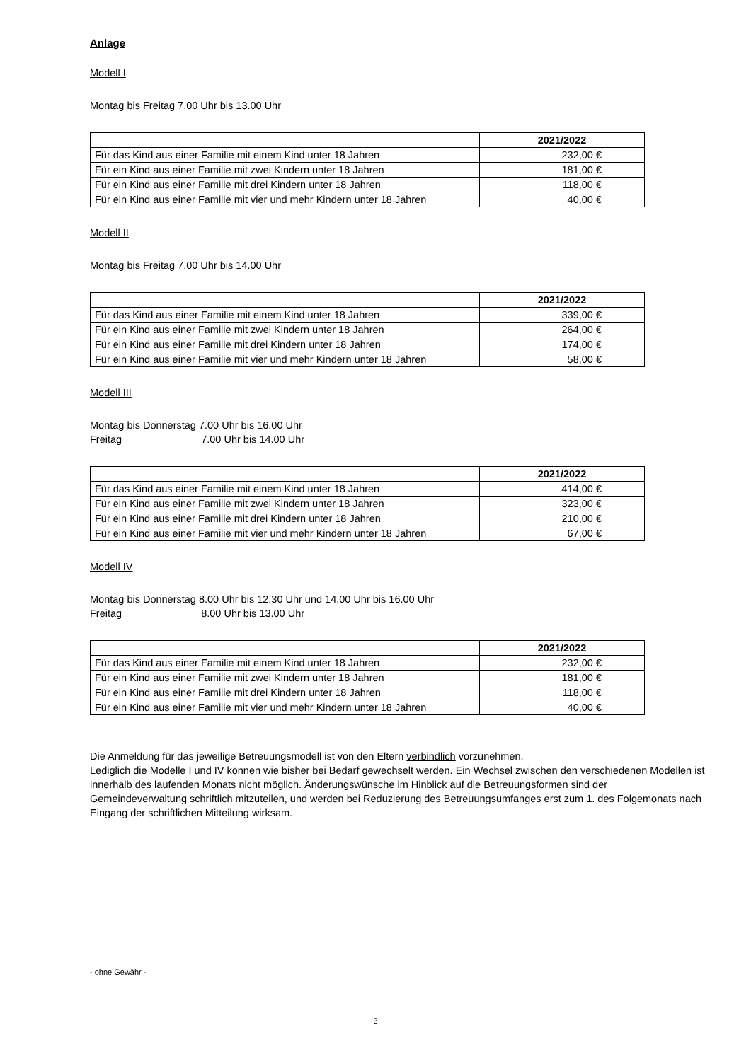Anlage
Modell I
Montag bis Freitag 7.00 Uhr bis 13.00 Uhr
| | 2021/2022 |
| Für das Kind aus einer Familie mit einem Kind unter 18 Jahren | 232,00 € |
| Für ein Kind aus einer Familie mit zwei Kindern unter 18 Jahren | 181,00 € |
| Für ein Kind aus einer Familie mit drei Kindern unter 18 Jahren | 118,00 € |
| Für ein Kind aus einer Familie mit vier und mehr Kindern unter 18 Jahren | 40,00 € |
Modell II
Montag bis Freitag 7.00 Uhr bis 14.00 Uhr
| | 2021/2022 |
| Für das Kind aus einer Familie mit einem Kind unter 18 Jahren | 339,00 € |
| Für ein Kind aus einer Familie mit zwei Kindern unter 18 Jahren | 264,00 € |
| Für ein Kind aus einer Familie mit drei Kindern unter 18 Jahren | 174,00 € |
| Für ein Kind aus einer Familie mit vier und mehr Kindern unter 18 Jahren | 58,00 € |
Modell III
Montag bis Donnerstag 7.00 Uhr bis 16.00 Uhr
Freitag 7.00 Uhr bis 14.00 Uhr
| | 2021/2022 |
| Für das Kind aus einer Familie mit einem Kind unter 18 Jahren | 414,00 € |
| Für ein Kind aus einer Familie mit zwei Kindern unter 18 Jahren | 323,00 € |
| Für ein Kind aus einer Familie mit drei Kindern unter 18 Jahren | 210,00 € |
| Für ein Kind aus einer Familie mit vier und mehr Kindern unter 18 Jahren | 67,00 € |
Modell IV
Montag bis Donnerstag 8.00 Uhr bis 12.30 Uhr und 14.00 Uhr bis 16.00 Uhr
Freitag 8.00 Uhr bis 13.00 Uhr
| | 2021/2022 |
| Für das Kind aus einer Familie mit einem Kind unter 18 Jahren | 232,00 € |
| Für ein Kind aus einer Familie mit zwei Kindern unter 18 Jahren | 181,00 € |
| Für ein Kind aus einer Familie mit drei Kindern unter 18 Jahren | 118,00 € |
| Für ein Kind aus einer Familie mit vier und mehr Kindern unter 18 Jahren | 40,00 € |
Die Anmeldung für das jeweilige Betreuungsmodell ist von den Eltern verbindlich vorzunehmen.
Lediglich die Modelle I und IV können wie bisher bei Bedarf gewechselt werden. Ein Wechsel zwischen den verschiedenen Modellen ist innerhalb des laufenden Monats nicht möglich. Änderungswünsche im Hinblick auf die Betreuungsformen sind der Gemeindeverwaltung schriftlich mitzuteilen, und werden bei Reduzierung des Betreuungsumfanges erst zum 1. des Folgemonats nach Eingang der schriftlichen Mitteilung wirksam.
- ohne Gewähr -
3